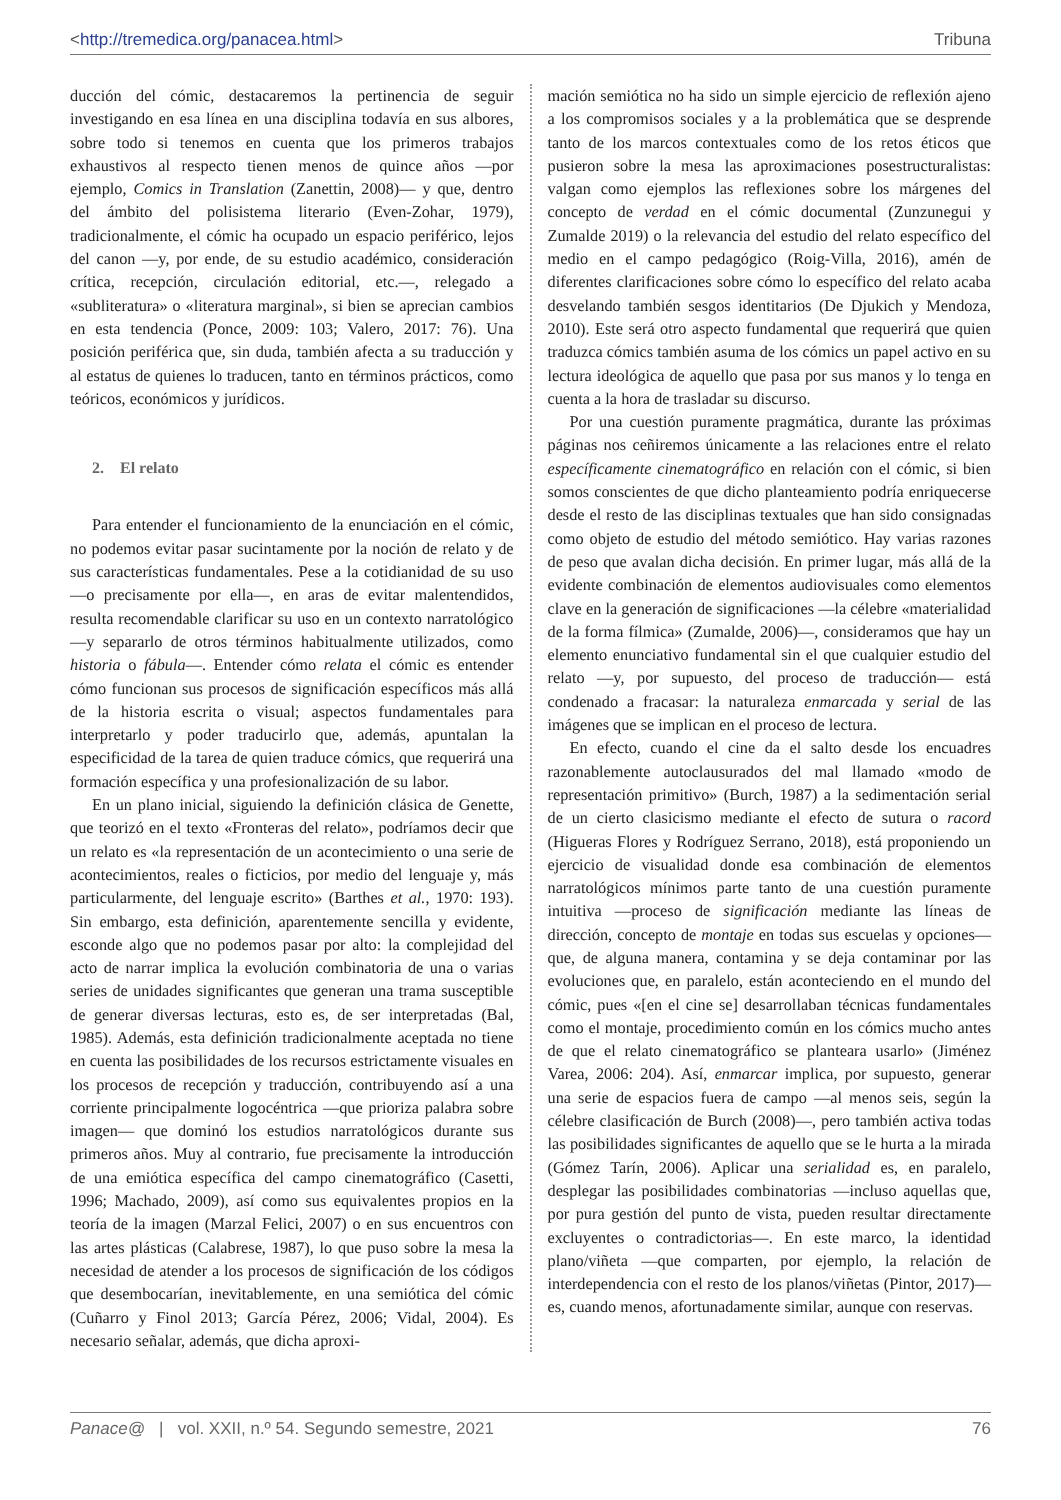<http://tremedica.org/panacea.html> Tribuna
ducción del cómic, destacaremos la pertinencia de seguir investigando en esa línea en una disciplina todavía en sus albores, sobre todo si tenemos en cuenta que los primeros trabajos exhaustivos al respecto tienen menos de quince años —por ejemplo, Comics in Translation (Zanettin, 2008)— y que, dentro del ámbito del polisistema literario (Even-Zohar, 1979), tradicionalmente, el cómic ha ocupado un espacio periférico, lejos del canon —y, por ende, de su estudio académico, consideración crítica, recepción, circulación editorial, etc.—, relegado a «subliteratura» o «literatura marginal», si bien se aprecian cambios en esta tendencia (Ponce, 2009: 103; Valero, 2017: 76). Una posición periférica que, sin duda, también afecta a su traducción y al estatus de quienes lo traducen, tanto en términos prácticos, como teóricos, económicos y jurídicos.
2. El relato
Para entender el funcionamiento de la enunciación en el cómic, no podemos evitar pasar sucintamente por la noción de relato y de sus características fundamentales. Pese a la cotidianidad de su uso —o precisamente por ella—, en aras de evitar malentendidos, resulta recomendable clarificar su uso en un contexto narratológico —y separarlo de otros términos habitualmente utilizados, como historia o fábula—. Entender cómo relata el cómic es entender cómo funcionan sus procesos de significación específicos más allá de la historia escrita o visual; aspectos fundamentales para interpretarlo y poder traducirlo que, además, apuntalan la especificidad de la tarea de quien traduce cómics, que requerirá una formación específica y una profesionalización de su labor.
En un plano inicial, siguiendo la definición clásica de Genette, que teorizó en el texto «Fronteras del relato», podríamos decir que un relato es «la representación de un acontecimiento o una serie de acontecimientos, reales o ficticios, por medio del lenguaje y, más particularmente, del lenguaje escrito» (Barthes et al., 1970: 193). Sin embargo, esta definición, aparentemente sencilla y evidente, esconde algo que no podemos pasar por alto: la complejidad del acto de narrar implica la evolución combinatoria de una o varias series de unidades significantes que generan una trama susceptible de generar diversas lecturas, esto es, de ser interpretadas (Bal, 1985). Además, esta definición tradicionalmente aceptada no tiene en cuenta las posibilidades de los recursos estrictamente visuales en los procesos de recepción y traducción, contribuyendo así a una corriente principalmente logocéntrica —que prioriza palabra sobre imagen— que dominó los estudios narratológicos durante sus primeros años. Muy al contrario, fue precisamente la introducción de una emiótica específica del campo cinematográfico (Casetti, 1996; Machado, 2009), así como sus equivalentes propios en la teoría de la imagen (Marzal Felici, 2007) o en sus encuentros con las artes plásticas (Calabrese, 1987), lo que puso sobre la mesa la necesidad de atender a los procesos de significación de los códigos que desembocarían, inevitablemente, en una semiótica del cómic (Cuñarro y Finol 2013; García Pérez, 2006; Vidal, 2004). Es necesario señalar, además, que dicha aproxi-
mación semiótica no ha sido un simple ejercicio de reflexión ajeno a los compromisos sociales y a la problemática que se desprende tanto de los marcos contextuales como de los retos éticos que pusieron sobre la mesa las aproximaciones posestructuralistas: valgan como ejemplos las reflexiones sobre los márgenes del concepto de verdad en el cómic documental (Zunzunegui y Zumalde 2019) o la relevancia del estudio del relato específico del medio en el campo pedagógico (Roig-Villa, 2016), amén de diferentes clarificaciones sobre cómo lo específico del relato acaba desvelando también sesgos identitarios (De Djukich y Mendoza, 2010). Este será otro aspecto fundamental que requerirá que quien traduzca cómics también asuma de los cómics un papel activo en su lectura ideológica de aquello que pasa por sus manos y lo tenga en cuenta a la hora de trasladar su discurso.
Por una cuestión puramente pragmática, durante las próximas páginas nos ceñiremos únicamente a las relaciones entre el relato específicamente cinematográfico en relación con el cómic, si bien somos conscientes de que dicho planteamiento podría enriquecerse desde el resto de las disciplinas textuales que han sido consignadas como objeto de estudio del método semiótico. Hay varias razones de peso que avalan dicha decisión. En primer lugar, más allá de la evidente combinación de elementos audiovisuales como elementos clave en la generación de significaciones —la célebre «materialidad de la forma fílmica» (Zumalde, 2006)—, consideramos que hay un elemento enunciativo fundamental sin el que cualquier estudio del relato —y, por supuesto, del proceso de traducción— está condenado a fracasar: la naturaleza enmarcada y serial de las imágenes que se implican en el proceso de lectura.
En efecto, cuando el cine da el salto desde los encuadres razonablemente autoclausurados del mal llamado «modo de representación primitivo» (Burch, 1987) a la sedimentación serial de un cierto clasicismo mediante el efecto de sutura o racord (Higueras Flores y Rodríguez Serrano, 2018), está proponiendo un ejercicio de visualidad donde esa combinación de elementos narratológicos mínimos parte tanto de una cuestión puramente intuitiva —proceso de significación mediante las líneas de dirección, concepto de montaje en todas sus escuelas y opciones— que, de alguna manera, contamina y se deja contaminar por las evoluciones que, en paralelo, están aconteciendo en el mundo del cómic, pues «[en el cine se] desarrollaban técnicas fundamentales como el montaje, procedimiento común en los cómics mucho antes de que el relato cinematográfico se planteara usarlo» (Jiménez Varea, 2006: 204). Así, enmarcar implica, por supuesto, generar una serie de espacios fuera de campo —al menos seis, según la célebre clasificación de Burch (2008)—, pero también activa todas las posibilidades significantes de aquello que se le hurta a la mirada (Gómez Tarín, 2006). Aplicar una serialidad es, en paralelo, desplegar las posibilidades combinatorias —incluso aquellas que, por pura gestión del punto de vista, pueden resultar directamente excluyentes o contradictorias—. En este marco, la identidad plano/viñeta —que comparten, por ejemplo, la relación de interdependencia con el resto de los planos/viñetas (Pintor, 2017)— es, cuando menos, afortunadamente similar, aunque con reservas.
Panace@ | vol. XXII, n.º 54. Segundo semestre, 2021 76